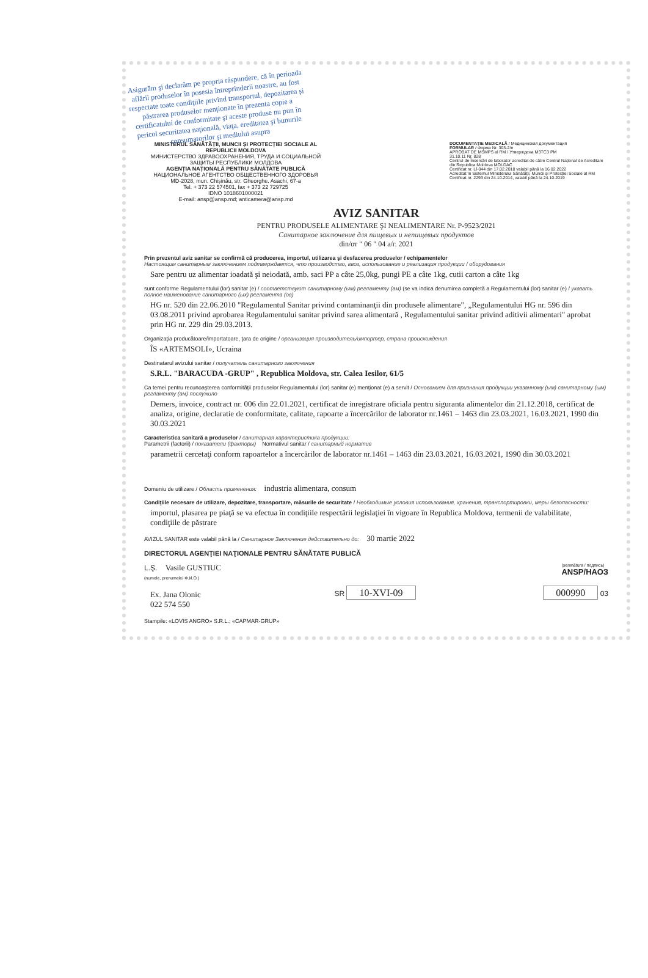Asigurăm şi declarăm pe propria răspundere, că în perioada aflării produselor în posesia întreprinderii noastre, au fost respectate toate condiţiile privind transportul, depozitarea şi păstrarea produselor menţionate în prezenta copie a certificatului de conformitate şi aceste produse nu pun în pericol securitatea naţională, viaţa, ereditatea şi bunurile consumatorilor şi mediului asupra
MINISTERUL SĂNĂTĂȚII, MUNCII ȘI PROTECȚIEI SOCIALE AL REPUBLICII MOLDOVA
МИНИСТЕРСТВО ЗДРАВООХРАНЕНИЯ, ТРУДА И СОЦИАЛЬНОЙ ЗАЩИТЫ РЕСПУБЛИКИ МОЛДОВА
AGENȚIA NAȚIONALĂ PENTRU SĂNĂTATE PUBLICĂ
НАЦИОНАЛЬНОЕ АГЕНТСТВО ОБЩЕСТВЕННОГО ЗДОРОВЬЯ
MD-2028, mun. Chișinău, str. Gheorghe. Asachi, 67-a
Tel. + 373 22 574501, fax + 373 22 729725
IDNO 1018601000021
E-mail: ansp@ansp.md; anticamera@ansp.md
DOCUMENTAȚIE MEDICALĂ / Медицинская документация
FORMULAR / Форма Nr. 303-2/e
APROBAT DE MSMPS al RM / Утверждена МЗТСЗ РМ
31.10.11 Nr. 828
Centrul de Încercări de laborator acreditat de către Centrul Național de Acreditare din Republica Moldova MOLDAC
Certificat nr. LÎ-044 din 17.02.2018 valabil până la 16.02.2022
Acreditat în Sistemul Ministerului Sănătății, Muncii și Protecției Sociale al RM
Certificat nr. 2293 din 24.10.2014, valabil până la 24.10.2019
AVIZ SANITAR
PENTRU PRODUSELE ALIMENTARE ŞI NEALIMENTARE Nr. P-9523/2021
Санитарное заключение для пищевых и непищевых продуктов
din/от " 06 " 04 a/г. 2021
Prin prezentul aviz sanitar se confirmă că producerea, importul, utilizarea şi desfacerea produselor / echipamentelor
Настоящим санитарным заключением подтверждается, что производство, ввоз, использование и реализация продукции / оборудования
Sare pentru uz alimentar ioadată şi neiodată, amb. saci PP a câte 25,0kg, pungi PE a câte 1kg, cutii carton a câte 1kg
sunt conforme Regulamentului (lor) sanitar (e) / соответствуют санитарному (ым) регламенту (ам) (se va indica denumirea completă a Regulamentului (lor) sanitar (e) / указать полное наименование санитарного (ых) регламента (ов)
HG nr. 520 din 22.06.2010 "Regulamentul Sanitar privind contaminanţii din produsele alimentare", „Regulamentului HG nr. 596 din 03.08.2011 privind aprobarea Regulamentului sanitar privind sarea alimentară , Regulamentului sanitar privind aditivii alimentari" aprobat prin HG nr. 229 din 29.03.2013.
Organizaţia producătoare/importatoare, ţara de origine / организация производитель/импортер, страна происхождения
ÎS «ARTEMSOLI», Ucraina
Destinatarul avizului sanitar / получатель санитарного заключения
S.R.L. "BARACUDA -GRUP" , Republica Moldova, str. Calea Iesilor, 61/5
Ca temei pentru recunoaşterea conformităţii produselor Regulamentului (lor) sanitar (e) menţionat (e) a servit / Основанием для признания продукции указанному (ым) санитарному (ым) регламенту (ам) послужило
Demers, invoice, contract nr. 006 din 22.01.2021, certificat de inregistrare oficiala pentru siguranta alimentelor din 21.12.2018, certificat de analiza, origine, declaratie de conformitate, calitate, rapoarte a încercărilor de laborator nr.1461 – 1463 din 23.03.2021, 16.03.2021, 1990 din 30.03.2021
Caracteristica sanitară a produselor / санитарная характеристика продукции:
Parametrii (factorii) / показатели (факторы) Normativul sanitar / санитарный норматив
parametrii cercetaţi conform rapoartelor a încercărilor de laborator nr.1461 – 1463 din 23.03.2021, 16.03.2021, 1990 din 30.03.2021
Domeniu de utilizare / Область применения: industria alimentara, consum
Condiţiile necesare de utilizare, depozitare, transportare, măsurile de securitate / Необходимые условия использования, хранения, транспортировки, меры безопасности:
importul, plasarea pe piaţă se va efectua în condiţiile respectării legislaţiei în vigoare în Republica Moldova, termenii de valabilitate, condiţiile de păstrare
AVIZUL SANITAR este valabil până la / Санитарное Заключение действительно до: 30 martie 2022
DIRECTORUL AGENŢIEI NAŢIONALE PENTRU SĂNĂTATE PUBLICĂ
L.Ş. Vasile GUSTIUC
(numele, prenumele/ Ф.И.О.)
(semnătura / подпись)
ANSP/НАОЗ
Ex. Jana Olonic
022 574 550
SR 10-XVI-09 000990 03
Stampile: «LOVIS ANGRO» S.R.L.; «CAPMAR-GRUP»